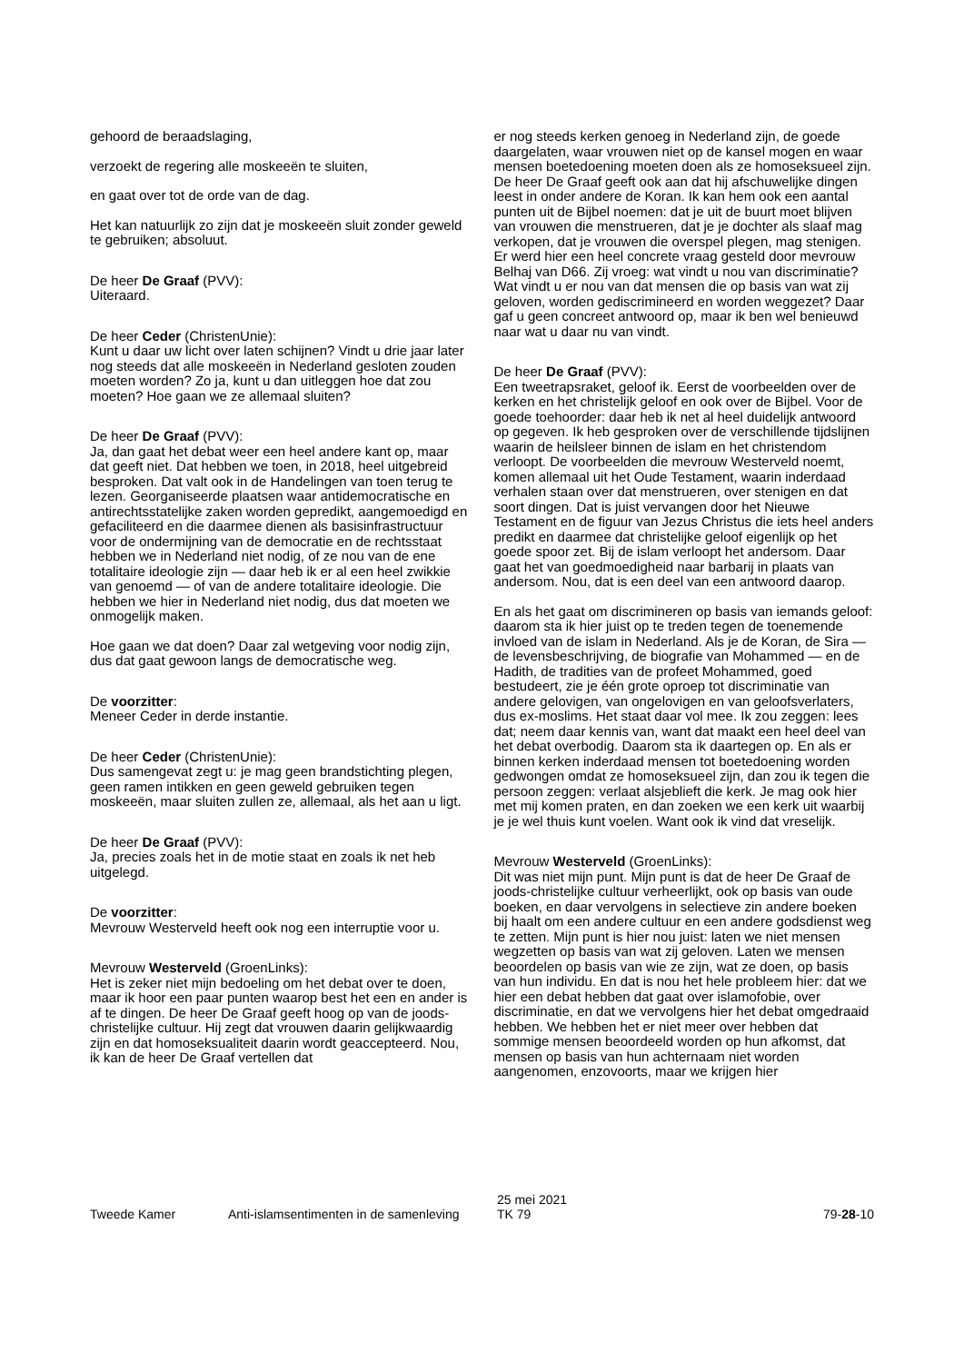gehoord de beraadslaging,
verzoekt de regering alle moskeeën te sluiten,
en gaat over tot de orde van de dag.
Het kan natuurlijk zo zijn dat je moskeeën sluit zonder geweld te gebruiken; absoluut.
De heer De Graaf (PVV):
Uiteraard.
De heer Ceder (ChristenUnie):
Kunt u daar uw licht over laten schijnen? Vindt u drie jaar later nog steeds dat alle moskeeën in Nederland gesloten zouden moeten worden? Zo ja, kunt u dan uitleggen hoe dat zou moeten? Hoe gaan we ze allemaal sluiten?
De heer De Graaf (PVV):
Ja, dan gaat het debat weer een heel andere kant op, maar dat geeft niet. Dat hebben we toen, in 2018, heel uitgebreid besproken. Dat valt ook in de Handelingen van toen terug te lezen. Georganiseerde plaatsen waar antidemocratische en antirechtsstatelijke zaken worden gepredikt, aangemoedigd en gefaciliteerd en die daarmee dienen als basisinfrastructuur voor de ondermijning van de democratie en de rechtsstaat hebben we in Nederland niet nodig, of ze nou van de ene totalitaire ideologie zijn — daar heb ik er al een heel zwikkie van genoemd — of van de andere totalitaire ideologie. Die hebben we hier in Nederland niet nodig, dus dat moeten we onmogelijk maken.
Hoe gaan we dat doen? Daar zal wetgeving voor nodig zijn, dus dat gaat gewoon langs de democratische weg.
De voorzitter:
Meneer Ceder in derde instantie.
De heer Ceder (ChristenUnie):
Dus samengevat zegt u: je mag geen brandstichting plegen, geen ramen intikken en geen geweld gebruiken tegen moskeeën, maar sluiten zullen ze, allemaal, als het aan u ligt.
De heer De Graaf (PVV):
Ja, precies zoals het in de motie staat en zoals ik net heb uitgelegd.
De voorzitter:
Mevrouw Westerveld heeft ook nog een interruptie voor u.
Mevrouw Westerveld (GroenLinks):
Het is zeker niet mijn bedoeling om het debat over te doen, maar ik hoor een paar punten waarop best het een en ander is af te dingen. De heer De Graaf geeft hoog op van de joods-christelijke cultuur. Hij zegt dat vrouwen daarin gelijkwaardig zijn en dat homoseksualiteit daarin wordt geaccepteerd. Nou, ik kan de heer De Graaf vertellen dat
er nog steeds kerken genoeg in Nederland zijn, de goede daargelaten, waar vrouwen niet op de kansel mogen en waar mensen boetedoening moeten doen als ze homoseksueel zijn. De heer De Graaf geeft ook aan dat hij afschuwelijke dingen leest in onder andere de Koran. Ik kan hem ook een aantal punten uit de Bijbel noemen: dat je uit de buurt moet blijven van vrouwen die menstrueren, dat je je dochter als slaaf mag verkopen, dat je vrouwen die overspel plegen, mag stenigen. Er werd hier een heel concrete vraag gesteld door mevrouw Belhaj van D66. Zij vroeg: wat vindt u nou van discriminatie? Wat vindt u er nou van dat mensen die op basis van wat zij geloven, worden gediscrimineerd en worden weggezet? Daar gaf u geen concreet antwoord op, maar ik ben wel benieuwd naar wat u daar nu van vindt.
De heer De Graaf (PVV):
Een tweetrapsraket, geloof ik. Eerst de voorbeelden over de kerken en het christelijk geloof en ook over de Bijbel. Voor de goede toehoorder: daar heb ik net al heel duidelijk antwoord op gegeven. Ik heb gesproken over de verschillende tijdslijnen waarin de heilsleer binnen de islam en het christendom verloopt. De voorbeelden die mevrouw Westerveld noemt, komen allemaal uit het Oude Testament, waarin inderdaad verhalen staan over dat menstrueren, over stenigen en dat soort dingen. Dat is juist vervangen door het Nieuwe Testament en de figuur van Jezus Christus die iets heel anders predikt en daarmee dat christelijke geloof eigenlijk op het goede spoor zet. Bij de islam verloopt het andersom. Daar gaat het van goedmoedigheid naar barbarij in plaats van andersom. Nou, dat is een deel van een antwoord daarop.
En als het gaat om discrimineren op basis van iemands geloof: daarom sta ik hier juist op te treden tegen de toenemende invloed van de islam in Nederland. Als je de Koran, de Sira — de levensbeschrijving, de biografie van Mohammed — en de Hadith, de tradities van de profeet Mohammed, goed bestudeert, zie je één grote oproep tot discriminatie van andere gelovigen, van ongelovigen en van geloofsverlaters, dus ex-moslims. Het staat daar vol mee. Ik zou zeggen: lees dat; neem daar kennis van, want dat maakt een heel deel van het debat overbodig. Daarom sta ik daartegen op. En als er binnen kerken inderdaad mensen tot boetedoening worden gedwongen omdat ze homoseksueel zijn, dan zou ik tegen die persoon zeggen: verlaat alsjeblieft die kerk. Je mag ook hier met mij komen praten, en dan zoeken we een kerk uit waarbij je je wel thuis kunt voelen. Want ook ik vind dat vreselijk.
Mevrouw Westerveld (GroenLinks):
Dit was niet mijn punt. Mijn punt is dat de heer De Graaf de joods-christelijke cultuur verheerlijkt, ook op basis van oude boeken, en daar vervolgens in selectieve zin andere boeken bij haalt om een andere cultuur en een andere godsdienst weg te zetten. Mijn punt is hier nou juist: laten we niet mensen wegzetten op basis van wat zij geloven. Laten we mensen beoordelen op basis van wie ze zijn, wat ze doen, op basis van hun individu. En dat is nou het hele probleem hier: dat we hier een debat hebben dat gaat over islamofobie, over discriminatie, en dat we vervolgens hier het debat omgedraaid hebben. We hebben het er niet meer over hebben dat sommige mensen beoordeeld worden op hun afkomst, dat mensen op basis van hun achternaam niet worden aangenomen, enzovoorts, maar we krijgen hier
Tweede Kamer
Anti-islamsentimenten in de samenleving
25 mei 2021
TK 79
79-28-10